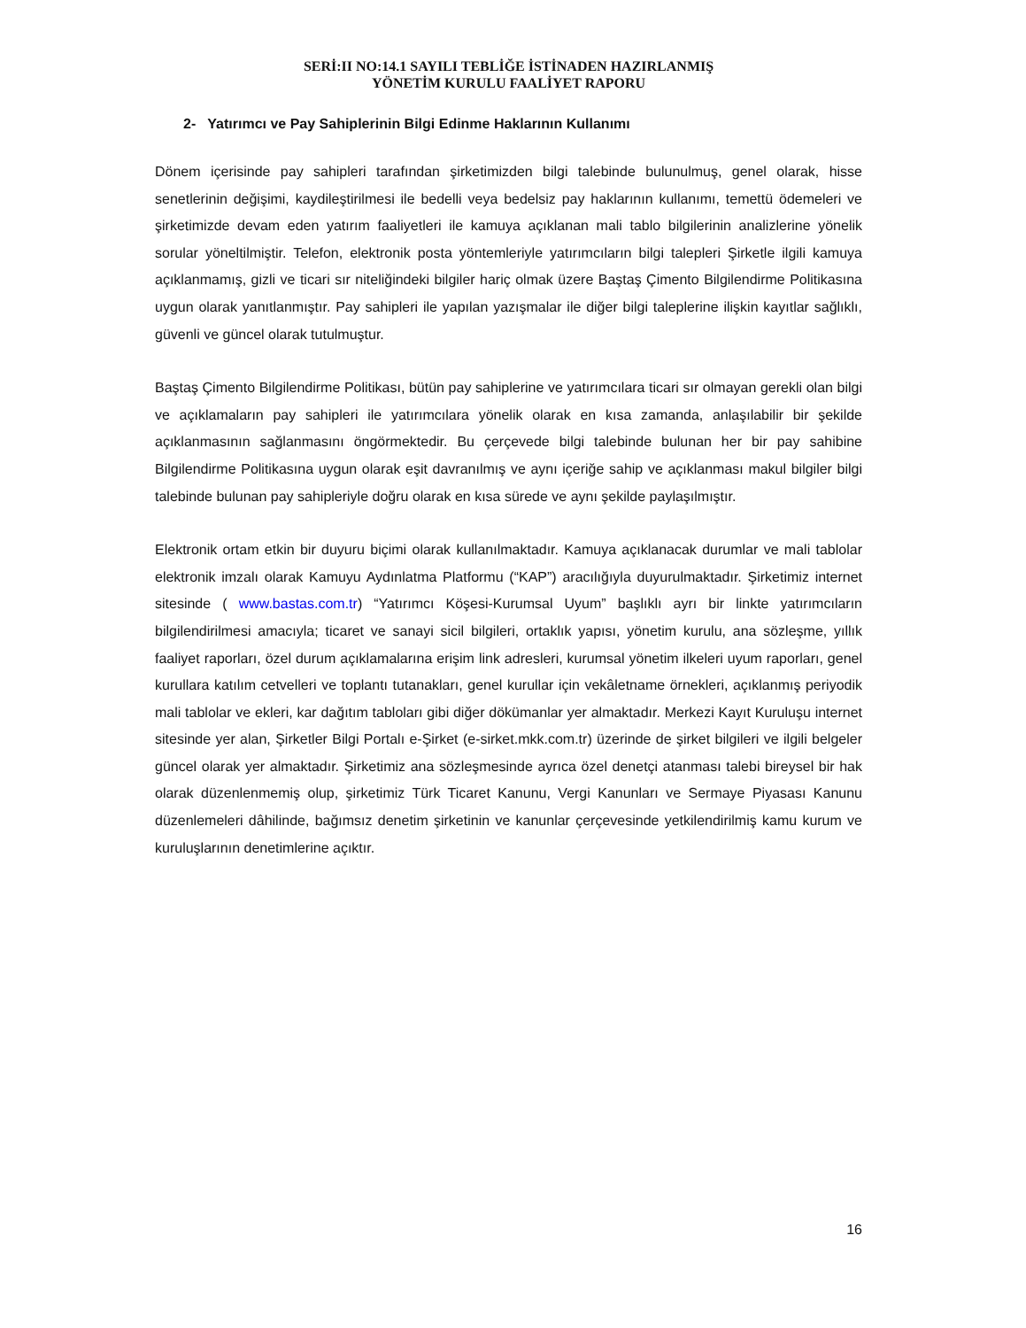SERİ:II NO:14.1 SAYILI TEBLİĞE İSTİNADEN HAZIRLANMIŞ
YÖNETİM KURULU FAALİYET RAPORU
2- Yatırımcı ve Pay Sahiplerinin Bilgi Edinme Haklarının Kullanımı
Dönem içerisinde pay sahipleri tarafından şirketimizden bilgi talebinde bulunulmuş, genel olarak, hisse senetlerinin değişimi, kaydileştirilmesi ile bedelli veya bedelsiz pay haklarının kullanımı, temettü ödemeleri ve şirketimizde devam eden yatırım faaliyetleri ile kamuya açıklanan mali tablo bilgilerinin analizlerine yönelik sorular yöneltilmiştir. Telefon, elektronik posta yöntemleriyle yatırımcıların bilgi talepleri Şirketle ilgili kamuya açıklanmamış, gizli ve ticari sır niteliğindeki bilgiler hariç olmak üzere Baştaş Çimento Bilgilendirme Politikasına uygun olarak yanıtlanmıştır. Pay sahipleri ile yapılan yazışmalar ile diğer bilgi taleplerine ilişkin kayıtlar sağlıklı, güvenli ve güncel olarak tutulmuştur.
Baştaş Çimento Bilgilendirme Politikası, bütün pay sahiplerine ve yatırımcılara ticari sır olmayan gerekli olan bilgi ve açıklamaların pay sahipleri ile yatırımcılara yönelik olarak en kısa zamanda, anlaşılabilir bir şekilde açıklanmasının sağlanmasını öngörmektedir. Bu çerçevede bilgi talebinde bulunan her bir pay sahibine Bilgilendirme Politikasına uygun olarak eşit davranılmış ve aynı içeriğe sahip ve açıklanması makul bilgiler bilgi talebinde bulunan pay sahipleriyle doğru olarak en kısa sürede ve aynı şekilde paylaşılmıştır.
Elektronik ortam etkin bir duyuru biçimi olarak kullanılmaktadır. Kamuya açıklanacak durumlar ve mali tablolar elektronik imzalı olarak Kamuyu Aydınlatma Platformu (“KAP”) aracılığıyla duyurulmaktadır. Şirketimiz internet sitesinde ( www.bastas.com.tr) “Yatırımcı Köşesi-Kurumsal Uyum” başlıklı ayrı bir linkte yatırımcıların bilgilendirilmesi amacıyla; ticaret ve sanayi sicil bilgileri, ortaklık yapısı, yönetim kurulu, ana sözleşme, yıllık faaliyet raporları, özel durum açıklamalarına erişim link adresleri, kurumsal yönetim ilkeleri uyum raporları, genel kurullara katılım cetvelleri ve toplantı tutanakları, genel kurullar için vekâletname örnekleri, açıklanmış periyodik mali tablolar ve ekleri, kar dağıtım tabloları gibi diğer dökümanlar yer almaktadır. Merkezi Kayıt Kuruluşu internet sitesinde yer alan, Şirketler Bilgi Portalı e-Şirket (e-sirket.mkk.com.tr) üzerinde de şirket bilgileri ve ilgili belgeler güncel olarak yer almaktadır. Şirketimiz ana sözleşmesinde ayrıca özel denetçi atanması talebi bireysel bir hak olarak düzenlenmemiş olup, şirketimiz Türk Ticaret Kanunu, Vergi Kanunları ve Sermaye Piyasası Kanunu düzenlemeleri dâhilinde, bağımsız denetim şirketinin ve kanunlar çerçevesinde yetkilendirilmiş kamu kurum ve kuruluşlarının denetimlerine açıktır.
16